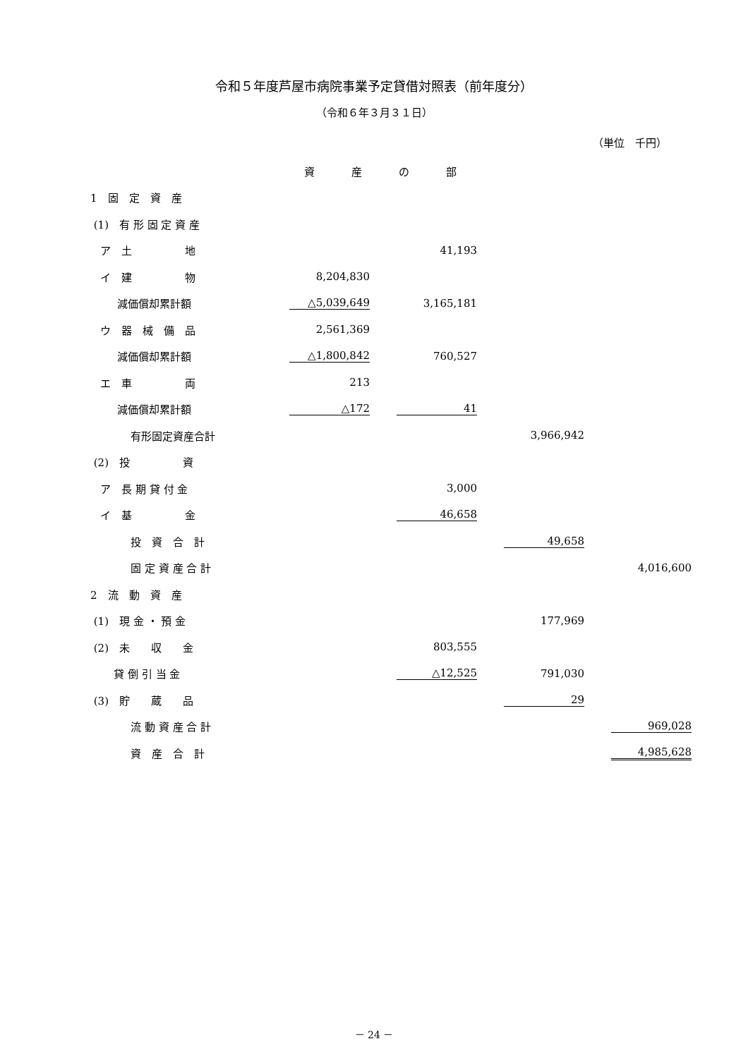令和５年度芦屋市病院事業予定貸借対照表（前年度分）
（令和６年３月３１日）
（単位　千円）
資産の部
| 1 固 定 資 産 | | | | |
| (1) 有 形 固 定 資 産 | | | | |
| ア 土 地 | | 41,193 | | |
| イ 建 物 | 8,204,830 | | | |
| 減価償却累計額 | △5,039,649 | 3,165,181 | | |
| ウ 器 械 備 品 | 2,561,369 | | | |
| 減価償却累計額 | △1,800,842 | 760,527 | | |
| エ 車 両 | 213 | | | |
| 減価償却累計額 | △172 | 41 | | |
| 有形固定資産合計 | | | 3,966,942 | |
| (2) 投 資 | | | | |
| ア 長 期 貸 付 金 | | 3,000 | | |
| イ 基 金 | | 46,658 | | |
| 投 資 合 計 | | | 49,658 | |
| 固 定 資 産 合 計 | | | | 4,016,600 |
| 2 流 動 資 産 | | | | |
| (1) 現 金 ・ 預 金 | | | 177,969 | |
| (2) 未 収 金 | | 803,555 | | |
| 貸 倒 引 当 金 | | △12,525 | 791,030 | |
| (3) 貯 蔵 品 | | | 29 | |
| 流 動 資 産 合 計 | | | | 969,028 |
| 資 産 合 計 | | | | 4,985,628 |
－ 24 －